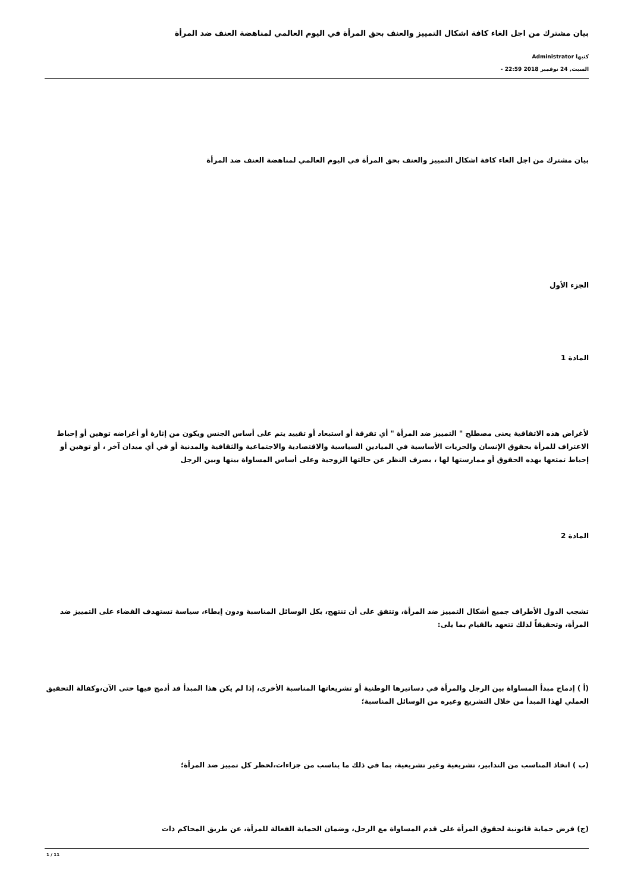بيان مشترك من اجل الغاء كافة اشكال التمييز والعنف بحق المرأة في اليوم العالمي لمناهضة العنف ضد المرأة
كتبها Administrator
السبت, 24 نوفمبر 2018 22:59 -
بيان مشترك من اجل الغاء كافة اشكال التمييز والعنف بحق المرأة في اليوم العالمي لمناهضة العنف ضد المرأة
الجزء الأول
المادة 1
لأغراض هذه الاتفاقية يعنى مصطلح " التمييز ضد المرأة " أي تفرقة أو استبعاد أو تقييد يتم على أساس الجنس ويكون من إثارة أو أغراضه توهين أو إحباط الاعتراف للمرأة بحقوق الإنسان والحريات الأساسية في الميادين السياسية والاقتصادية والاجتماعية والثقافية والمدنية أو في أي ميدان آخر ، أو توهين أو إحباط تمتعها بهذه الحقوق أو ممارستها لها ، بصرف النظر عن حالتها الزوجية وعلى أساس المساواة بينها وبين الرجل
المادة 2
تشجب الدول الأطراف جميع أشكال التمييز ضد المرأة، وتتفق على أن تنتهج، بكل الوسائل المناسبة ودون إبطاء، سياسة تستهدف القضاء على التمييز ضد المرأة، وتحقيقاً لذلك تتعهد بالقيام بما يلى:
(أ ) إدماج مبدأ المساواة بين الرجل والمرأة في دساتيرها الوطنية أو تشريعاتها المناسبة الأخرى، إذا لم يكن هذا المبدأ قد أدمج فيها حتى الآن،وكفالة التحقيق العملي لهذا المبدأ من خلال التشريع وغيره من الوسائل المناسبة؛
(ب ) اتخاذ المناسب من التدابير، تشريعية وغير تشريعية، بما في ذلك ما يناسب من جزاءات،لحظر كل تمييز ضد المرأة؛
(ج) فرض حماية قانونية لحقوق المرأة على قدم المساواة مع الرجل، وضمان الحماية الفعالة للمرأة، عن طريق المحاكم ذات
1 / 11